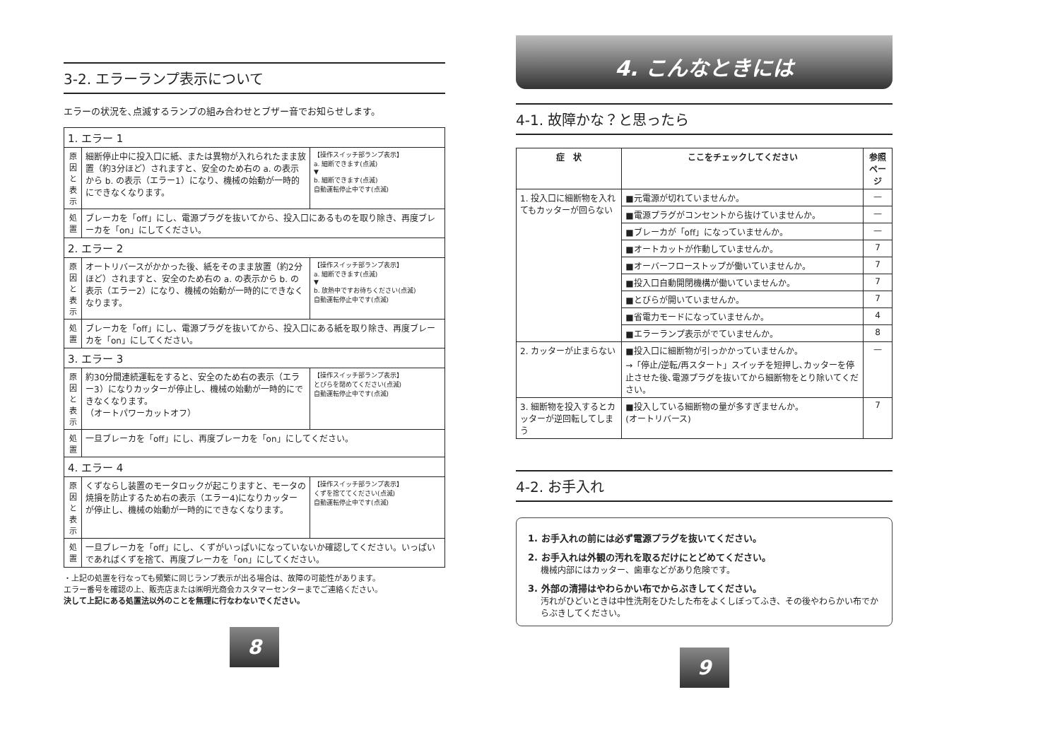3-2. エラーランプ表示について
エラーの状況を､点滅するランプの組み合わせとブザー音でお知らせします。
| 1. エラー 1 | | |
| 原因と表示 | 細断停止中に投入口に紙、または異物が入れられたまま放置（約3分ほど）されますと、安全のため右の a. の表示から b. の表示（エラー1）になり、機械の始動が一時的にできなくなります。 | 【操作スイッチ部ランプ表示】 a. 細断できます(点滅) ▼ b. 細断できます(点滅) 自動運転停止中です(点滅) |
| 処置 | ブレーカを「off」にし、電源プラグを抜いてから、投入口にあるものを取り除き、再度ブレーカを「on」にしてください。 | |
| 2. エラー 2 | | |
| 原因と表示 | オートリバースがかかった後、紙をそのまま放置（約2分ほど）されますと、安全のため右の a. の表示から b. の表示（エラー2）になり、機械の始動が一時的にできなくなります。 | 【操作スイッチ部ランプ表示】 a. 細断できます(点滅) ▼ b. 放熱中ですお待ちください(点滅) 自動運転停止中です(点滅) |
| 処置 | ブレーカを「off」にし、電源プラグを抜いてから、投入口にある紙を取り除き、再度ブレーカを「on」にしてください。 | |
| 3. エラー 3 | | |
| 原因と表示 | 約30分間連続運転をすると、安全のため右の表示（エラー3）になりカッターが停止し、機械の始動が一時的にできなくなります。 （オートパワーカットオフ） | 【操作スイッチ部ランプ表示】 とびらを閉めてください(点滅) 自動運転停止中です(点滅) |
| 処置 | 一旦ブレーカを「off」にし、再度ブレーカを「on」にしてください。 | |
| 4. エラー 4 | | |
| 原因と表示 | くずならし装置のモータロックが起こりますと、モータの焼損を防止するため右の表示（エラー4)になりカッターが停止し、機械の始動が一時的にできなくなります。 | 【操作スイッチ部ランプ表示】 くずを捨ててください(点滅) 自動運転停止中です(点滅) |
| 処置 | 一旦ブレーカを「off」にし、くずがいっぱいになっていないか確認してください。いっぱいであればくずを捨て、再度ブレーカを「on」にしてください。 | |
・上記の処置を行なっても頻繁に同じランプ表示が出る場合は、故障の可能性があります。
エラー番号を確認の上、販売店または㈱明光商会カスタマーセンターまでご連絡ください。
決して上記にある処置法以外のことを無理に行なわないでください。
8
4. こんなときには
4-1. 故障かな？と思ったら
| 症 状 | ここをチェックしてください | 参照ページ |
| --- | --- | --- |
| 1. 投入口に細断物を入れてもカッターが回らない | ■元電源が切れていませんか。 | — |
| | ■電源プラグがコンセントから抜けていませんか。 | — |
| | ■ブレーカが「off」になっていませんか。 | — |
| | ■オートカットが作動していませんか。 | 7 |
| | ■オーバーフローストップが働いていませんか。 | 7 |
| | ■投入口自動開閉機構が働いていませんか。 | 7 |
| | ■とびらが開いていませんか。 | 7 |
| | ■省電力モードになっていませんか。 | 4 |
| | ■エラーランプ表示がでていませんか。 | 8 |
| 2. カッターが止まらない | ■投入口に細断物が引っかかっていませんか。 →「停止/逆転/再スタート」スイッチを短押し､カッターを停止させた後､電源プラグを抜いてから細断物をとり除いてください。 | — |
| 3. 細断物を投入するとカッターが逆回転してしまう | ■投入している細断物の量が多すぎませんか。 (オートリバース) | 7 |
4-2. お手入れ
1. お手入れの前には必ず電源プラグを抜いてください。
2. お手入れは外観の汚れを取るだけにとどめてください。
機械内部にはカッター、歯車などがあり危険です。
3. 外部の清掃はやわらかい布でからぶきしてください。
汚れがひどいときは中性洗剤をひたした布をよくしぼってふき、その後やわらかい布でからぶきしてください。
9